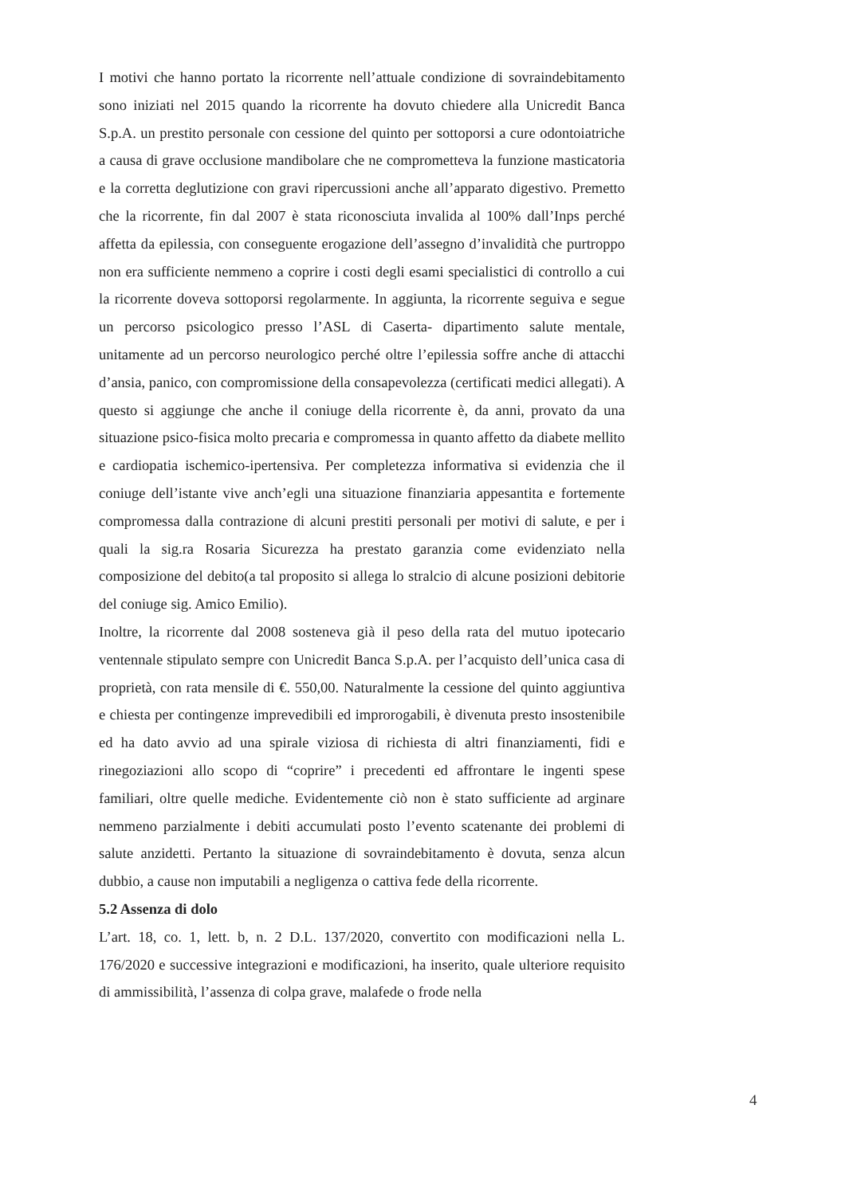I motivi che hanno portato la ricorrente nell’attuale condizione di sovraindebitamento sono iniziati nel 2015 quando la ricorrente ha dovuto chiedere alla Unicredit Banca S.p.A. un prestito personale con cessione del quinto per sottoporsi a cure odontoiatriche a causa di grave occlusione mandibolare che ne comprometteva la funzione masticatoria e la corretta deglutizione con gravi ripercussioni anche all’apparato digestivo. Premetto che la ricorrente, fin dal 2007 è stata riconosciuta invalida al 100% dall’Inps perché affetta da epilessia, con conseguente erogazione dell’assegno d’invalidità che purtroppo non era sufficiente nemmeno a coprire i costi degli esami specialistici di controllo a cui la ricorrente doveva sottoporsi regolarmente. In aggiunta, la ricorrente seguiva e segue un percorso psicologico presso l’ASL di Caserta- dipartimento salute mentale, unitamente ad un percorso neurologico perché oltre l’epilessia soffre anche di attacchi d’ansia, panico, con compromissione della consapevolezza (certificati medici allegati). A questo si aggiunge che anche il coniuge della ricorrente è, da anni, provato da una situazione psico-fisica molto precaria e compromessa in quanto affetto da diabete mellito e cardiopatia ischemico-ipertensiva. Per completezza informativa si evidenzia che il coniuge dell’istante vive anch’egli una situazione finanziaria appesantita e fortemente compromessa dalla contrazione di alcuni prestiti personali per motivi di salute, e per i quali la sig.ra Rosaria Sicurezza ha prestato garanzia come evidenziato nella composizione del debito(a tal proposito si allega lo stralcio di alcune posizioni debitorie del coniuge sig. Amico Emilio).
Inoltre, la ricorrente dal 2008 sosteneva già il peso della rata del mutuo ipotecario ventennale stipulato sempre con Unicredit Banca S.p.A. per l’acquisto dell’unica casa di proprietà, con rata mensile di €. 550,00. Naturalmente la cessione del quinto aggiuntiva e chiesta per contingenze imprevedibili ed improrogabili, è divenuta presto insostenibile ed ha dato avvio ad una spirale viziosa di richiesta di altri finanziamenti, fidi e rinegoziazioni allo scopo di “coprire” i precedenti ed affrontare le ingenti spese familiari, oltre quelle mediche. Evidentemente ciò non è stato sufficiente ad arginare nemmeno parzialmente i debiti accumulati posto l’evento scatenante dei problemi di salute anzidetti. Pertanto la situazione di sovraindebitamento è dovuta, senza alcun dubbio, a cause non imputabili a negligenza o cattiva fede della ricorrente.
5.2 Assenza di dolo
L’art. 18, co. 1, lett. b, n. 2 D.L. 137/2020, convertito con modificazioni nella L. 176/2020 e successive integrazioni e modificazioni, ha inserito, quale ulteriore requisito di ammissibilità, l’assenza di colpa grave, malafede o frode nella
4